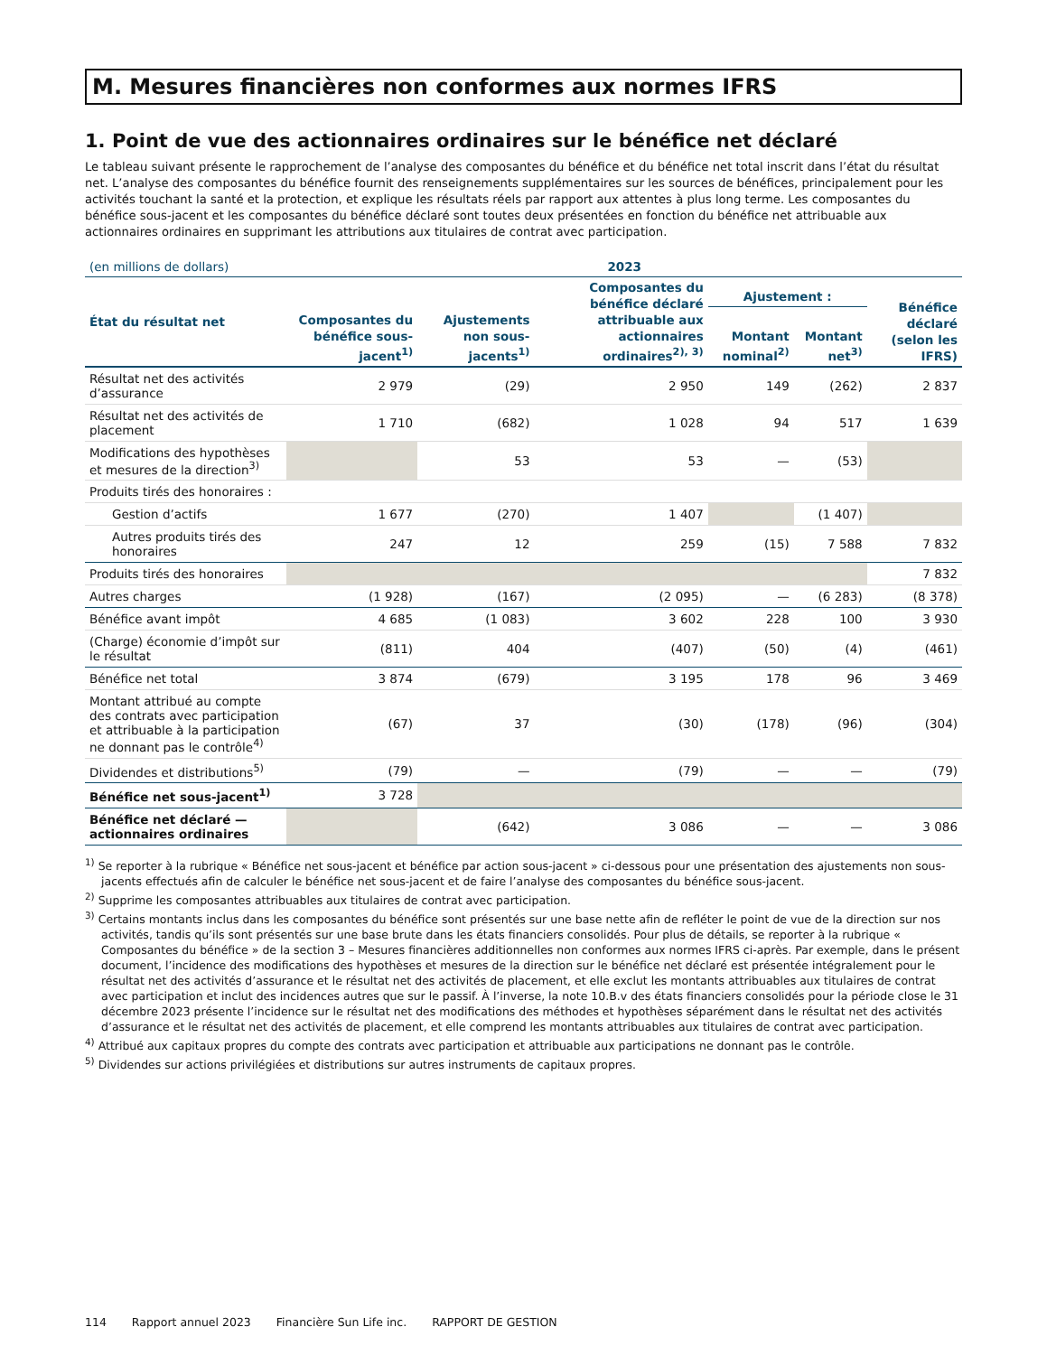M. Mesures financières non conformes aux normes IFRS
1. Point de vue des actionnaires ordinaires sur le bénéfice net déclaré
Le tableau suivant présente le rapprochement de l’analyse des composantes du bénéfice et du bénéfice net total inscrit dans l’état du résultat net. L’analyse des composantes du bénéfice fournit des renseignements supplémentaires sur les sources de bénéfices, principalement pour les activités touchant la santé et la protection, et explique les résultats réels par rapport aux attentes à plus long terme. Les composantes du bénéfice sous-jacent et les composantes du bénéfice déclaré sont toutes deux présentées en fonction du bénéfice net attribuable aux actionnaires ordinaires en supprimant les attributions aux titulaires de contrat avec participation.
| (en millions de dollars) | 2023 | | | | | |
| --- | --- | --- | --- | --- | --- | --- |
| État du résultat net | Composantes du bénéfice sous-jacent<sup>1)</sup> | Ajustements non sous-jacents<sup>1)</sup> | Composantes du bénéfice déclaré attribuable aux actionnaires ordinaires<sup>2), 3)</sup> | Ajustement : | | Bénéfice déclaré (selon les IFRS) |
| | | | | Montant nominal<sup>2)</sup> | Montant net<sup>3)</sup> | |
| Résultat net des activités d’assurance | 2 979 | (29) | 2 950 | 149 | (262) | 2 837 |
| Résultat net des activités de placement | 1 710 | (682) | 1 028 | 94 | 517 | 1 639 |
| Modifications des hypothèses et mesures de la direction<sup>3)</sup> | | 53 | 53 | — | (53) | |
| Produits tirés des honoraires : | | | | | | |
| Gestion d’actifs | 1 677 | (270) | 1 407 | | (1 407) | |
| Autres produits tirés des honoraires | 247 | 12 | 259 | (15) | 7 588 | 7 832 |
| Produits tirés des honoraires | | | | | | 7 832 |
| Autres charges | (1 928) | (167) | (2 095) | — | (6 283) | (8 378) |
| Bénéfice avant impôt | 4 685 | (1 083) | 3 602 | 228 | 100 | 3 930 |
| (Charge) économie d’impôt sur le résultat | (811) | 404 | (407) | (50) | (4) | (461) |
| Bénéfice net total | 3 874 | (679) | 3 195 | 178 | 96 | 3 469 |
| Montant attribué au compte des contrats avec participation et attribuable à la participation ne donnant pas le contrôle<sup>4)</sup> | (67) | 37 | (30) | (178) | (96) | (304) |
| Dividendes et distributions<sup>5)</sup> | (79) | — | (79) | — | — | (79) |
| Bénéfice net sous-jacent<sup>1)</sup> | 3 728 | | | | | |
| Bénéfice net déclaré — actionnaires ordinaires | | (642) | 3 086 | — | — | 3 086 |
<sup>1)</sup> Se reporter à la rubrique « Bénéfice net sous-jacent et bénéfice par action sous-jacent » ci-dessous pour une présentation des ajustements non sous-jacents effectués afin de calculer le bénéfice net sous-jacent et de faire l’analyse des composantes du bénéfice sous-jacent.
<sup>2)</sup> Supprime les composantes attribuables aux titulaires de contrat avec participation.
<sup>3)</sup> Certains montants inclus dans les composantes du bénéfice sont présentés sur une base nette afin de refléter le point de vue de la direction sur nos activités, tandis qu’ils sont présentés sur une base brute dans les états financiers consolidés. Pour plus de détails, se reporter à la rubrique « Composantes du bénéfice » de la section 3 – Mesures financières additionnelles non conformes aux normes IFRS ci-après. Par exemple, dans le présent document, l’incidence des modifications des hypothèses et mesures de la direction sur le bénéfice net déclaré est présentée intégralement pour le résultat net des activités d’assurance et le résultat net des activités de placement, et elle exclut les montants attribuables aux titulaires de contrat avec participation et inclut des incidences autres que sur le passif. À l’inverse, la note 10.B.v des états financiers consolidés pour la période close le 31 décembre 2023 présente l’incidence sur le résultat net des modifications des méthodes et hypothèses séparément dans le résultat net des activités d’assurance et le résultat net des activités de placement, et elle comprend les montants attribuables aux titulaires de contrat avec participation.
<sup>4)</sup> Attribué aux capitaux propres du compte des contrats avec participation et attribuable aux participations ne donnant pas le contrôle.
<sup>5)</sup> Dividendes sur actions privilégiées et distributions sur autres instruments de capitaux propres.
114 Rapport annuel 2023 Financière Sun Life inc. RAPPORT DE GESTION